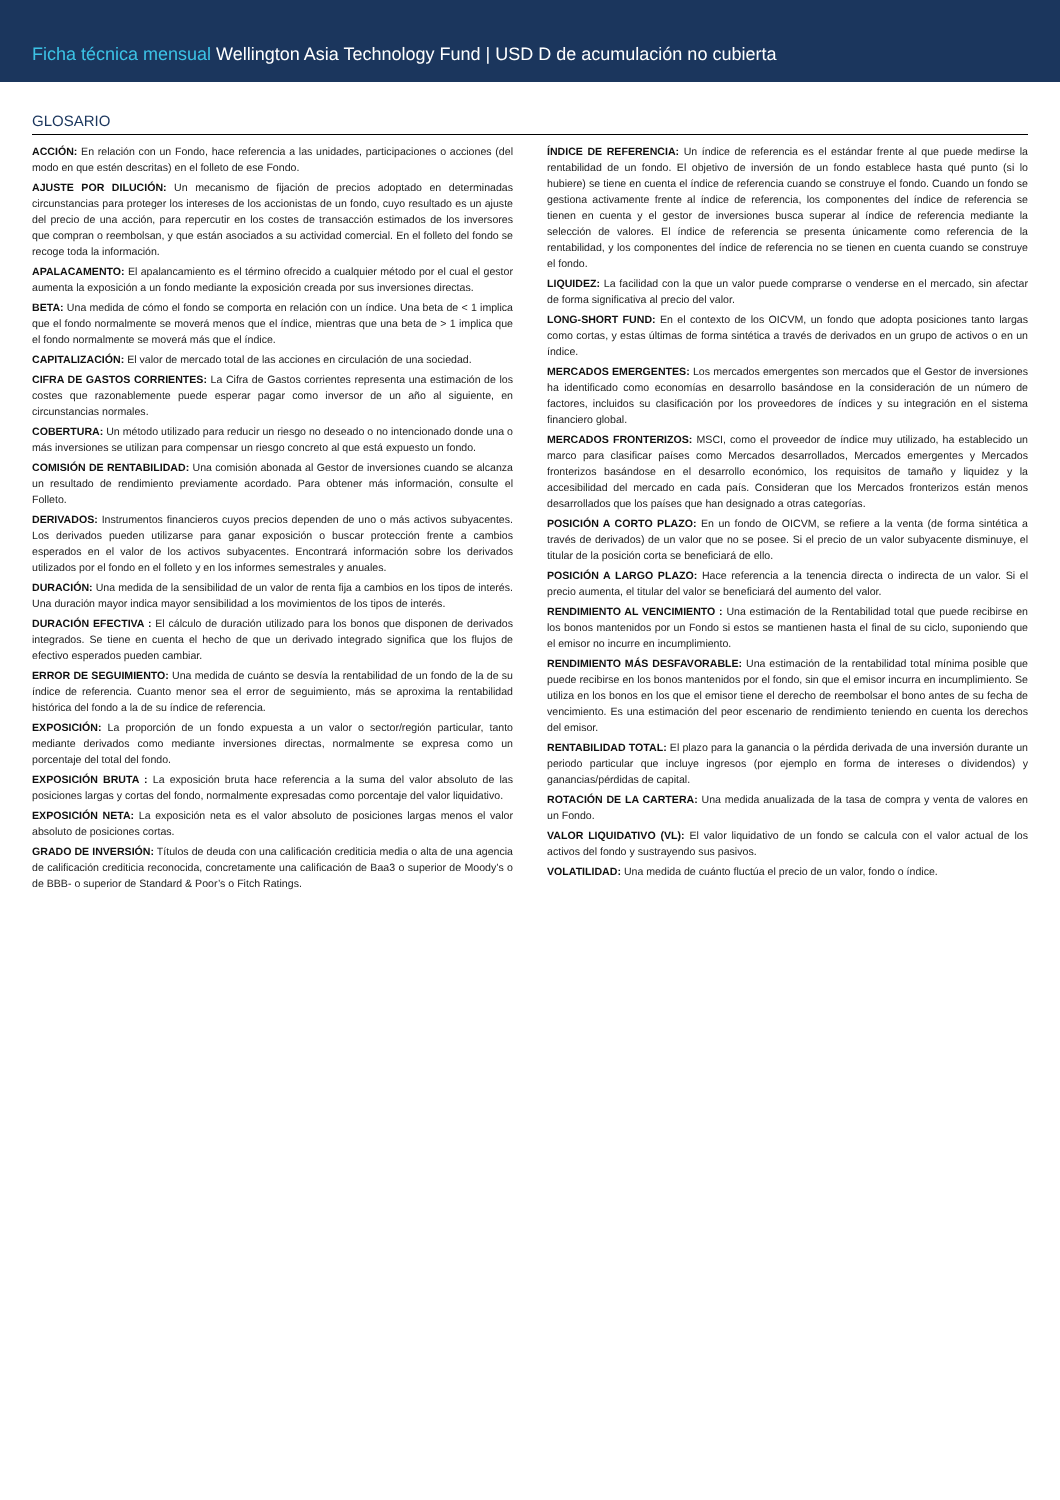Ficha técnica mensual Wellington Asia Technology Fund | USD D de acumulación no cubierta
GLOSARIO
ACCIÓN: En relación con un Fondo, hace referencia a las unidades, participaciones o acciones (del modo en que estén descritas) en el folleto de ese Fondo.
AJUSTE POR DILUCIÓN: Un mecanismo de fijación de precios adoptado en determinadas circunstancias para proteger los intereses de los accionistas de un fondo, cuyo resultado es un ajuste del precio de una acción, para repercutir en los costes de transacción estimados de los inversores que compran o reembolsan, y que están asociados a su actividad comercial. En el folleto del fondo se recoge toda la información.
APALACAMENTO: El apalancamiento es el término ofrecido a cualquier método por el cual el gestor aumenta la exposición a un fondo mediante la exposición creada por sus inversiones directas.
BETA: Una medida de cómo el fondo se comporta en relación con un índice. Una beta de < 1 implica que el fondo normalmente se moverá menos que el índice, mientras que una beta de > 1 implica que el fondo normalmente se moverá más que el índice.
CAPITALIZACIÓN: El valor de mercado total de las acciones en circulación de una sociedad.
CIFRA DE GASTOS CORRIENTES: La Cifra de Gastos corrientes representa una estimación de los costes que razonablemente puede esperar pagar como inversor de un año al siguiente, en circunstancias normales.
COBERTURA: Un método utilizado para reducir un riesgo no deseado o no intencionado donde una o más inversiones se utilizan para compensar un riesgo concreto al que está expuesto un fondo.
COMISIÓN DE RENTABILIDAD: Una comisión abonada al Gestor de inversiones cuando se alcanza un resultado de rendimiento previamente acordado. Para obtener más información, consulte el Folleto.
DERIVADOS: Instrumentos financieros cuyos precios dependen de uno o más activos subyacentes. Los derivados pueden utilizarse para ganar exposición o buscar protección frente a cambios esperados en el valor de los activos subyacentes. Encontrará información sobre los derivados utilizados por el fondo en el folleto y en los informes semestrales y anuales.
DURACIÓN: Una medida de la sensibilidad de un valor de renta fija a cambios en los tipos de interés. Una duración mayor indica mayor sensibilidad a los movimientos de los tipos de interés.
DURACIÓN EFECTIVA : El cálculo de duración utilizado para los bonos que disponen de derivados integrados. Se tiene en cuenta el hecho de que un derivado integrado significa que los flujos de efectivo esperados pueden cambiar.
ERROR DE SEGUIMIENTO: Una medida de cuánto se desvía la rentabilidad de un fondo de la de su índice de referencia. Cuanto menor sea el error de seguimiento, más se aproxima la rentabilidad histórica del fondo a la de su índice de referencia.
EXPOSICIÓN: La proporción de un fondo expuesta a un valor o sector/región particular, tanto mediante derivados como mediante inversiones directas, normalmente se expresa como un porcentaje del total del fondo.
EXPOSICIÓN BRUTA : La exposición bruta hace referencia a la suma del valor absoluto de las posiciones largas y cortas del fondo, normalmente expresadas como porcentaje del valor liquidativo.
EXPOSICIÓN NETA: La exposición neta es el valor absoluto de posiciones largas menos el valor absoluto de posiciones cortas.
GRADO DE INVERSIÓN: Títulos de deuda con una calificación crediticia media o alta de una agencia de calificación crediticia reconocida, concretamente una calificación de Baa3 o superior de Moody’s o de BBB- o superior de Standard & Poor’s o Fitch Ratings.
ÍNDICE DE REFERENCIA: Un índice de referencia es el estándar frente al que puede medirse la rentabilidad de un fondo. El objetivo de inversión de un fondo establece hasta qué punto (si lo hubiere) se tiene en cuenta el índice de referencia cuando se construye el fondo. Cuando un fondo se gestiona activamente frente al índice de referencia, los componentes del índice de referencia se tienen en cuenta y el gestor de inversiones busca superar al índice de referencia mediante la selección de valores. El índice de referencia se presenta únicamente como referencia de la rentabilidad, y los componentes del índice de referencia no se tienen en cuenta cuando se construye el fondo.
LIQUIDEZ: La facilidad con la que un valor puede comprarse o venderse en el mercado, sin afectar de forma significativa al precio del valor.
LONG-SHORT FUND: En el contexto de los OICVM, un fondo que adopta posiciones tanto largas como cortas, y estas últimas de forma sintética a través de derivados en un grupo de activos o en un índice.
MERCADOS EMERGENTES: Los mercados emergentes son mercados que el Gestor de inversiones ha identificado como economías en desarrollo basándose en la consideración de un número de factores, incluidos su clasificación por los proveedores de índices y su integración en el sistema financiero global.
MERCADOS FRONTERIZOS: MSCI, como el proveedor de índice muy utilizado, ha establecido un marco para clasificar países como Mercados desarrollados, Mercados emergentes y Mercados fronterizos basándose en el desarrollo económico, los requisitos de tamaño y liquidez y la accesibilidad del mercado en cada país. Consideran que los Mercados fronterizos están menos desarrollados que los países que han designado a otras categorías.
POSICIÓN A CORTO PLAZO: En un fondo de OICVM, se refiere a la venta (de forma sintética a través de derivados) de un valor que no se posee. Si el precio de un valor subyacente disminuye, el titular de la posición corta se beneficiará de ello.
POSICIÓN A LARGO PLAZO: Hace referencia a la tenencia directa o indirecta de un valor. Si el precio aumenta, el titular del valor se beneficiará del aumento del valor.
RENDIMIENTO AL VENCIMIENTO : Una estimación de la Rentabilidad total que puede recibirse en los bonos mantenidos por un Fondo si estos se mantienen hasta el final de su ciclo, suponiendo que el emisor no incurre en incumplimiento.
RENDIMIENTO MÁS DESFAVORABLE: Una estimación de la rentabilidad total mínima posible que puede recibirse en los bonos mantenidos por el fondo, sin que el emisor incurra en incumplimiento. Se utiliza en los bonos en los que el emisor tiene el derecho de reembolsar el bono antes de su fecha de vencimiento. Es una estimación del peor escenario de rendimiento teniendo en cuenta los derechos del emisor.
RENTABILIDAD TOTAL: El plazo para la ganancia o la pérdida derivada de una inversión durante un periodo particular que incluye ingresos (por ejemplo en forma de intereses o dividendos) y ganancias/pérdidas de capital.
ROTACIÓN DE LA CARTERA: Una medida anualizada de la tasa de compra y venta de valores en un Fondo.
VALOR LIQUIDATIVO (VL): El valor liquidativo de un fondo se calcula con el valor actual de los activos del fondo y sustrayendo sus pasivos.
VOLATILIDAD: Una medida de cuánto fluctúa el precio de un valor, fondo o índice.